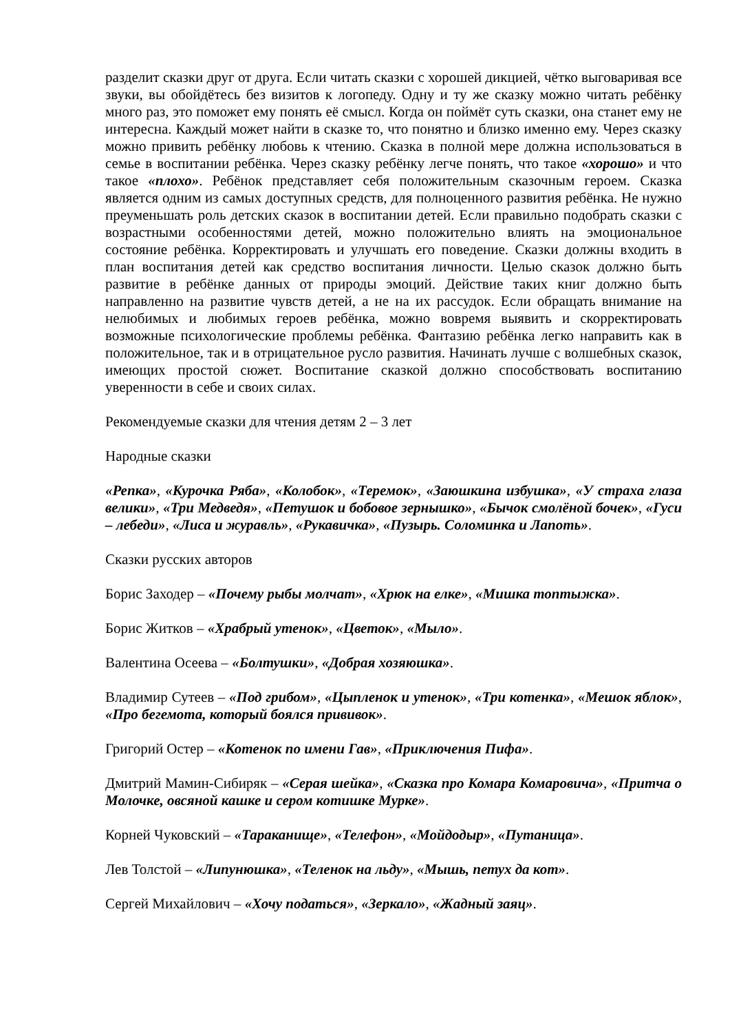разделит сказки друг от друга. Если читать сказки с хорошей дикцией, чётко выговаривая все звуки, вы обойдётесь без визитов к логопеду. Одну и ту же сказку можно читать ребёнку много раз, это поможет ему понять её смысл. Когда он поймёт суть сказки, она станет ему не интересна. Каждый может найти в сказке то, что понятно и близко именно ему. Через сказку можно привить ребёнку любовь к чтению. Сказка в полной мере должна использоваться в семье в воспитании ребёнка. Через сказку ребёнку легче понять, что такое «хорошо» и что такое «плохо». Ребёнок представляет себя положительным сказочным героем. Сказка является одним из самых доступных средств, для полноценного развития ребёнка. Не нужно преуменьшать роль детских сказок в воспитании детей. Если правильно подобрать сказки с возрастными особенностями детей, можно положительно влиять на эмоциональное состояние ребёнка. Корректировать и улучшать его поведение. Сказки должны входить в план воспитания детей как средство воспитания личности. Целью сказок должно быть развитие в ребёнке данных от природы эмоций. Действие таких книг должно быть направленно на развитие чувств детей, а не на их рассудок. Если обращать внимание на нелюбимых и любимых героев ребёнка, можно вовремя выявить и скорректировать возможные психологические проблемы ребёнка. Фантазию ребёнка легко направить как в положительное, так и в отрицательное русло развития. Начинать лучше с волшебных сказок, имеющих простой сюжет. Воспитание сказкой должно способствовать воспитанию уверенности в себе и своих силах.
Рекомендуемые сказки для чтения детям 2 – 3 лет
Народные сказки
«Репка», «Курочка Ряба», «Колобок», «Теремок», «Заюшкина избушка», «У страха глаза велики», «Три Медведя», «Петушок и бобовое зернышко», «Бычок смолёной бочек», «Гуси – лебеди», «Лиса и журавль», «Рукавичка», «Пузырь. Соломинка и Лапоть».
Сказки русских авторов
Борис Заходер – «Почему рыбы молчат», «Хрюк на елке», «Мишка топтыжка».
Борис Житков – «Храбрый утенок», «Цветок», «Мыло».
Валентина Осеева – «Болтушки», «Добрая хозяюшка».
Владимир Сутеев – «Под грибом», «Цыпленок и утенок», «Три котенка», «Мешок яблок», «Про бегемота, который боялся прививок».
Григорий Остер – «Котенок по имени Гав», «Приключения Пифа».
Дмитрий Мамин-Сибиряк – «Серая шейка», «Сказка про Комара Комаровича», «Притча о Молочке, овсяной кашке и сером котишке Мурке».
Корней Чуковский – «Тараканище», «Телефон», «Мойдодыр», «Путаница».
Лев Толстой – «Липунюшка», «Теленок на льду», «Мышь, петух да кот».
Сергей Михайлович – «Хочу податься», «Зеркало», «Жадный заяц».